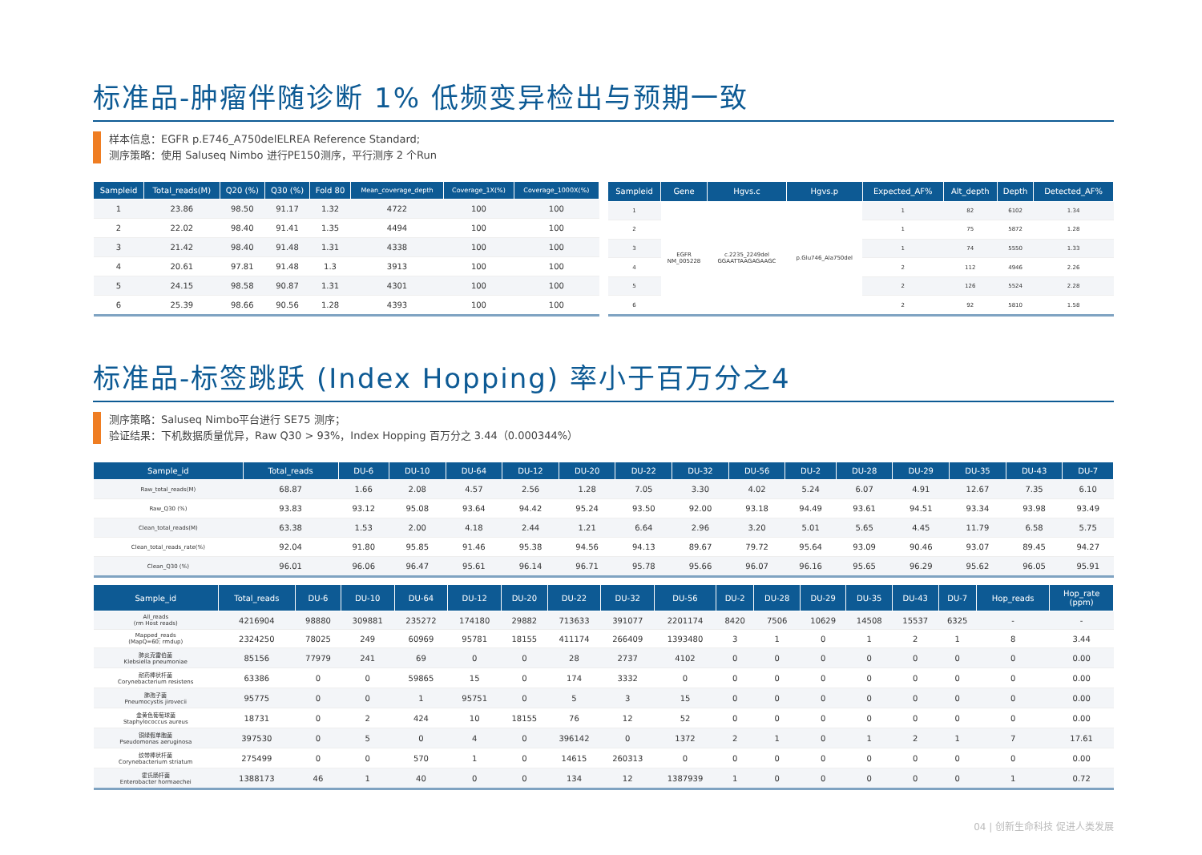标准品-肿瘤伴随诊断 1% 低频变异检出与预期一致
样本信息：EGFR p.E746_A750delELREA Reference Standard;
测序策略：使用 Saluseq Nimbo 进行PE150测序，平行测序 2 个Run
| Sampleid | Total_reads(M) | Q20 (%) | Q30 (%) | Fold 80 | Mean_coverage_depth | Coverage_1X(%) | Coverage_1000X(%) |
| --- | --- | --- | --- | --- | --- | --- | --- |
| 1 | 23.86 | 98.50 | 91.17 | 1.32 | 4722 | 100 | 100 |
| 2 | 22.02 | 98.40 | 91.41 | 1.35 | 4494 | 100 | 100 |
| 3 | 21.42 | 98.40 | 91.48 | 1.31 | 4338 | 100 | 100 |
| 4 | 20.61 | 97.81 | 91.48 | 1.3 | 3913 | 100 | 100 |
| 5 | 24.15 | 98.58 | 90.87 | 1.31 | 4301 | 100 | 100 |
| 6 | 25.39 | 98.66 | 90.56 | 1.28 | 4393 | 100 | 100 |
| Sampleid | Gene | Hgvs.c | Hgvs.p | Expected_AF% | Alt_depth | Depth | Detected_AF% |
| --- | --- | --- | --- | --- | --- | --- | --- |
| 1 | EGFR NM_005228 | c.2235_2249del GGAATTAAGAGAAGC | p.Glu746_Ala750del | 1 | 82 | 6102 | 1.34 |
| 2 | | | | 1 | 75 | 5872 | 1.28 |
| 3 | | | | 1 | 74 | 5550 | 1.33 |
| 4 | | | | 2 | 112 | 4946 | 2.26 |
| 5 | | | | 2 | 126 | 5524 | 2.28 |
| 6 | | | | 2 | 92 | 5810 | 1.58 |
标准品-标签跳跃 (Index Hopping) 率小于百万分之4
测序策略：Saluseq Nimbo平台进行 SE75 测序；
验证结果：下机数据质量优异，Raw Q30 > 93%，Index Hopping 百万分之 3.44（0.000344%）
| Sample_id | Total_reads | DU-6 | DU-10 | DU-64 | DU-12 | DU-20 | DU-22 | DU-32 | DU-56 | DU-2 | DU-28 | DU-29 | DU-35 | DU-43 | DU-7 |
| --- | --- | --- | --- | --- | --- | --- | --- | --- | --- | --- | --- | --- | --- | --- | --- |
| Raw_total_reads(M) | 68.87 | 1.66 | 2.08 | 4.57 | 2.56 | 1.28 | 7.05 | 3.30 | 4.02 | 5.24 | 6.07 | 4.91 | 12.67 | 7.35 | 6.10 |
| Raw_Q30 (%) | 93.83 | 93.12 | 95.08 | 93.64 | 94.42 | 95.24 | 93.50 | 92.00 | 93.18 | 94.49 | 93.61 | 94.51 | 93.34 | 93.98 | 93.49 |
| Clean_total_reads(M) | 63.38 | 1.53 | 2.00 | 4.18 | 2.44 | 1.21 | 6.64 | 2.96 | 3.20 | 5.01 | 5.65 | 4.45 | 11.79 | 6.58 | 5.75 |
| Clean_total_reads_rate(%) | 92.04 | 91.80 | 95.85 | 91.46 | 95.38 | 94.56 | 94.13 | 89.67 | 79.72 | 95.64 | 93.09 | 90.46 | 93.07 | 89.45 | 94.27 |
| Clean_Q30 (%) | 96.01 | 96.06 | 96.47 | 95.61 | 96.14 | 96.71 | 95.78 | 95.66 | 96.07 | 96.16 | 95.65 | 96.29 | 95.62 | 96.05 | 95.91 |
| Sample_id | Total_reads | DU-6 | DU-10 | DU-64 | DU-12 | DU-20 | DU-22 | DU-32 | DU-56 | DU-2 | DU-28 | DU-29 | DU-35 | DU-43 | DU-7 | Hop_reads | Hop_rate (ppm) |
| --- | --- | --- | --- | --- | --- | --- | --- | --- | --- | --- | --- | --- | --- | --- | --- | --- | --- |
| All_reads (rm Host reads) | 4216904 | 98880 | 309881 | 235272 | 174180 | 29882 | 713633 | 391077 | 2201174 | 8420 | 7506 | 10629 | 14508 | 15537 | 6325 | - | - |
| Mapped_reads (MapQ=60; rmdup) | 2324250 | 78025 | 249 | 60969 | 95781 | 18155 | 411174 | 266409 | 1393480 | 3 | 1 | 0 | 1 | 2 | 1 | 8 | 3.44 |
| 肺炎克雷伯菌 Klebsiella pneumoniae | 85156 | 77979 | 241 | 69 | 0 | 0 | 28 | 2737 | 4102 | 0 | 0 | 0 | 0 | 0 | 0 | 0 | 0.00 |
| 耐药棒状杆菌 Corynebacterium resistens | 63386 | 0 | 0 | 59865 | 15 | 0 | 174 | 3332 | 0 | 0 | 0 | 0 | 0 | 0 | 0 | 0 | 0.00 |
| 肺孢子菌 Pneumocystis jirovecii | 95775 | 0 | 0 | 1 | 95751 | 0 | 5 | 3 | 15 | 0 | 0 | 0 | 0 | 0 | 0 | 0 | 0.00 |
| 金黄色葡萄球菌 Staphylococcus aureus | 18731 | 0 | 2 | 424 | 10 | 18155 | 76 | 12 | 52 | 0 | 0 | 0 | 0 | 0 | 0 | 0 | 0.00 |
| 铜绿假单胞菌 Pseudomonas aeruginosa | 397530 | 0 | 5 | 0 | 4 | 0 | 396142 | 0 | 1372 | 2 | 1 | 0 | 1 | 2 | 1 | 7 | 17.61 |
| 纹带棒状杆菌 Corynebacterium striatum | 275499 | 0 | 0 | 570 | 1 | 0 | 14615 | 260313 | 0 | 0 | 0 | 0 | 0 | 0 | 0 | 0 | 0.00 |
| 霍氏肠杆菌 Enterobacter hormaechei | 1388173 | 46 | 1 | 40 | 0 | 0 | 134 | 12 | 1387939 | 1 | 0 | 0 | 0 | 0 | 0 | 1 | 0.72 |
04 | 创新生命科技 促进人类发展